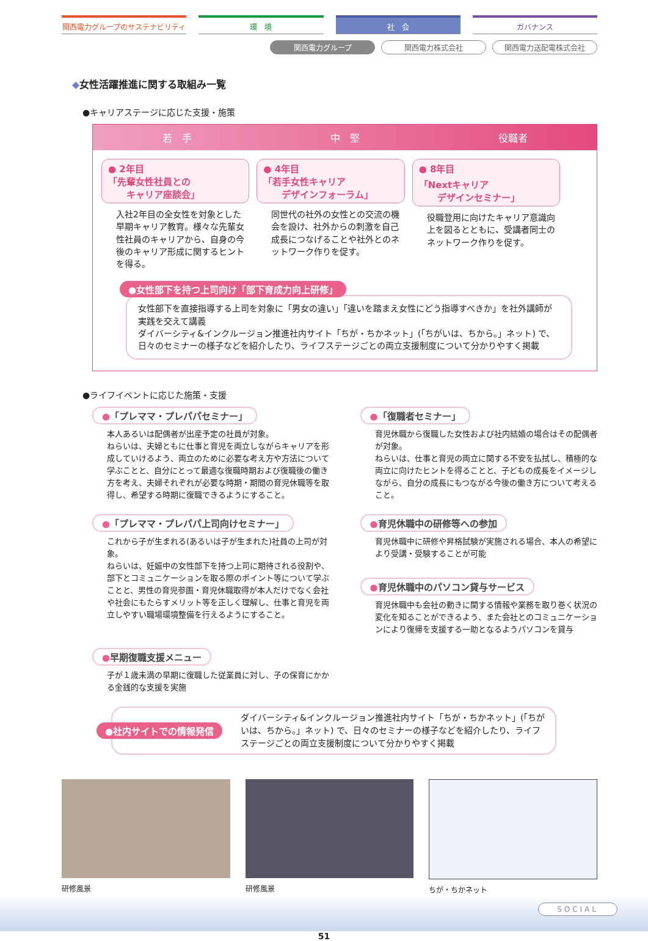関西電力グループのサステナビリティ 環　境 社　会 ガバナンス
関西電力グループ 関西電力株式会社 関西電力送配電株式会社
◆女性活躍推進に関する取組み一覧
●キャリアステージに応じた支援・施策
若　手 中　堅 役職者
● 2年目
「先輩女性社員との
　　キャリア座談会」
入社2年目の全女性を対象とした早期キャリア教育。様々な先輩女性社員のキャリアから、自身の今後のキャリア形成に関するヒントを得る。
● 4年目
「若手女性キャリア
　　デザインフォーラム」
同世代の社外の女性との交流の機会を設け、社外からの刺激を自己成長につなげることや社外とのネットワーク作りを促す。
● 8年目
「Nextキャリア
　　デザインセミナー」
役職登用に向けたキャリア意識向上を図るとともに、受講者同士のネットワーク作りを促す。
●女性部下を持つ上司向け「部下育成力向上研修」
女性部下を直接指導する上司を対象に「男女の違い」「違いを踏まえ女性にどう指導すべきか」を社外講師が実践を交えて講義
ダイバーシティ&インクルージョン推進社内サイト「ちが・ちかネット」(「ちがいは、ちから。」ネット) で、日々のセミナーの様子などを紹介したり、ライフステージごとの両立支援制度について分かりやすく掲載
●ライフイベントに応じた施策・支援
●「プレママ・プレパパセミナー」
本人あるいは配偶者が出産予定の社員が対象。
ねらいは、夫婦ともに仕事と育児を両立しながらキャリアを形成していけるよう、両立のために必要な考え方や方法について学ぶことと、自分にとって最適な復職時期および復職後の働き方を考え、夫婦それぞれが必要な時期・期間の育児休職等を取得し、希望する時期に復職できるようにすること。
●「復職者セミナー」
育児休職から復職した女性および社内結婚の場合はその配偶者が対象。
ねらいは、仕事と育児の両立に関する不安を払拭し、積極的な両立に向けたヒントを得ることと、子どもの成長をイメージしながら、自分の成長にもつながる今後の働き方について考えること。
●「プレママ・プレパパ上司向けセミナー」
これから子が生まれる(あるいは子が生まれた)社員の上司が対象。
ねらいは、妊娠中の女性部下を持つ上司に期待される役割や、部下とコミュニケーションを取る際のポイント等について学ぶことと、男性の育児参画・育児休職取得が本人だけでなく会社や社会にもたらすメリット等を正しく理解し、仕事と育児を両立しやすい職場環境整備を行えるようにすること。
●育児休職中の研修等への参加
育児休職中に研修や昇格試験が実施される場合、本人の希望により受講・受験することが可能
●育児休職中のパソコン貸与サービス
育児休職中も会社の動きに関する情報や業務を取り巻く状況の変化を知ることができるよう、また会社とのコミュニケーションにより復帰を支援する一助となるようパソコンを貸与
●早期復職支援メニュー
子が１歳未満の早期に復職した従業員に対し、子の保育にかかる金銭的な支援を実施
●社内サイトでの情報発信
ダイバーシティ&インクルージョン推進社内サイト「ちが・ちかネット」(「ちがいは、ちから。」ネット) で、日々のセミナーの様子などを紹介したり、ライフステージごとの両立支援制度について分かりやすく掲載
研修風景 研修風景 ちが・ちかネット
51
SOCIAL